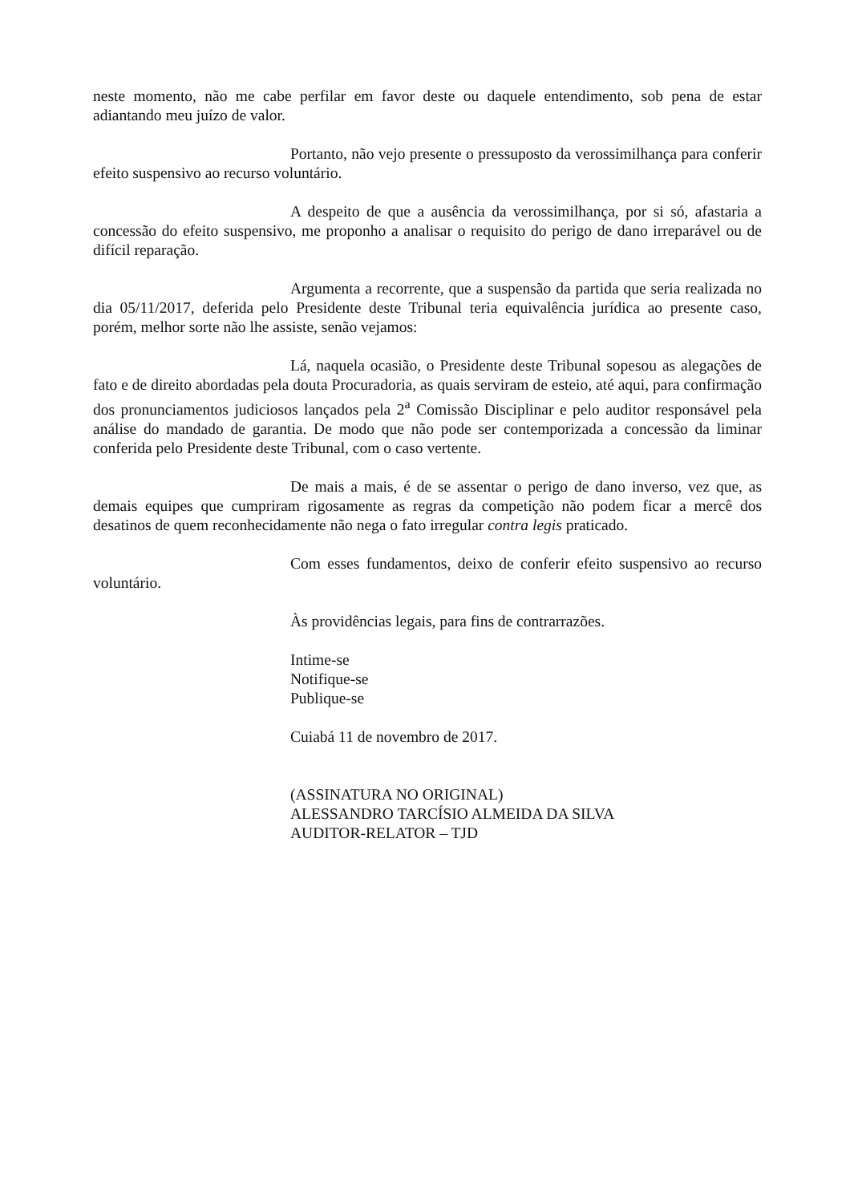neste momento, não me cabe perfilar em favor deste ou daquele entendimento, sob pena de estar adiantando meu juízo de valor.
Portanto, não vejo presente o pressuposto da verossimilhança para conferir efeito suspensivo ao recurso voluntário.
A despeito de que a ausência da verossimilhança, por si só, afastaria a concessão do efeito suspensivo, me proponho a analisar o requisito do perigo de dano irreparável ou de difícil reparação.
Argumenta a recorrente, que a suspensão da partida que seria realizada no dia 05/11/2017, deferida pelo Presidente deste Tribunal teria equivalência jurídica ao presente caso, porém, melhor sorte não lhe assiste, senão vejamos:
Lá, naquela ocasião, o Presidente deste Tribunal sopesou as alegações de fato e de direito abordadas pela douta Procuradoria, as quais serviram de esteio, até aqui, para confirmação dos pronunciamentos judiciosos lançados pela 2<sup>a</sup> Comissão Disciplinar e pelo auditor responsável pela análise do mandado de garantia. De modo que não pode ser contemporizada a concessão da liminar conferida pelo Presidente deste Tribunal, com o caso vertente.
De mais a mais, é de se assentar o perigo de dano inverso, vez que, as demais equipes que cumpriram rigosamente as regras da competição não podem ficar a mercê dos desatinos de quem reconhecidamente não nega o fato irregular contra legis praticado.
Com esses fundamentos, deixo de conferir efeito suspensivo ao recurso voluntário.
Às providências legais, para fins de contrarrazões.
Intime-se
Notifique-se
Publique-se
Cuiabá 11 de novembro de 2017.
(ASSINATURA NO ORIGINAL)
ALESSANDRO TARCÍSIO ALMEIDA DA SILVA
AUDITOR-RELATOR – TJD